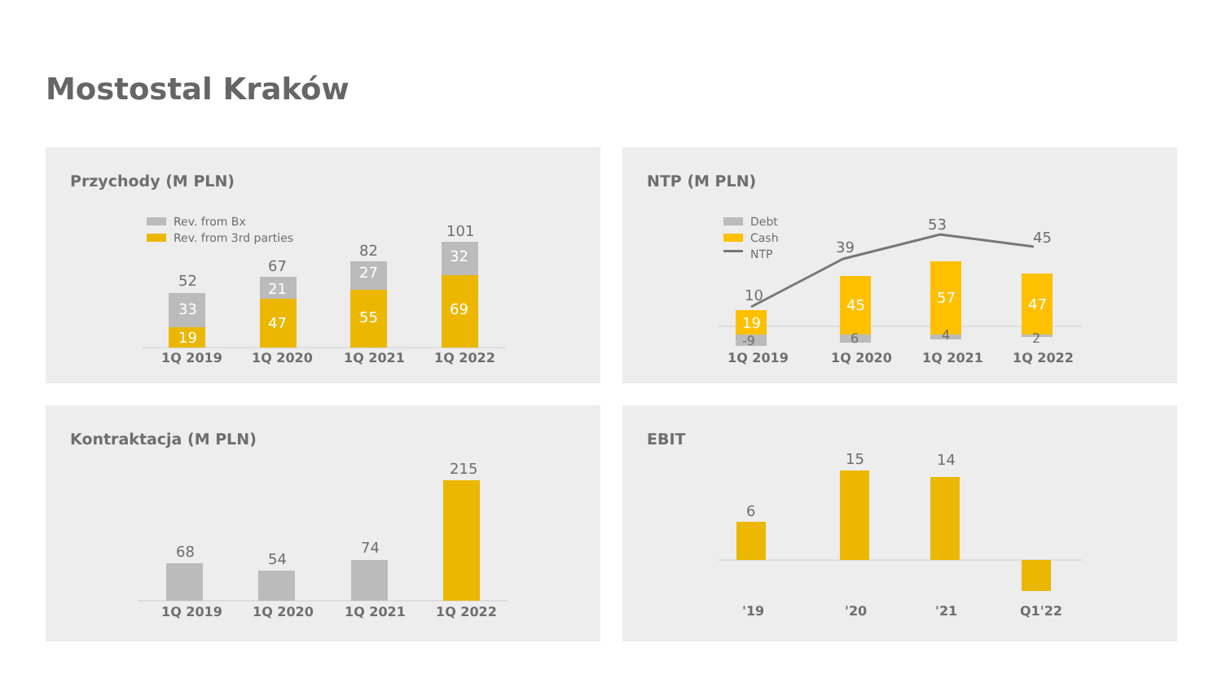Mostostal Kraków
Przychody (M PLN)
Rev. from Bx
Rev. from 3rd parties
52
33
19
67
21
47
82
27
55
101
32
69
1Q 2019
1Q 2020
1Q 2021
1Q 2022
NTP (M PLN)
Debt
Cash
NTP
10
39
53
45
19
45
57
47
-9
6
4
2
1Q 2019
1Q 2020
1Q 2021
1Q 2022
Kontraktacja (M PLN)
68
54
74
215
1Q 2019
1Q 2020
1Q 2021
1Q 2022
EBIT
6
15
14
'19
'20
'21
Q1'22